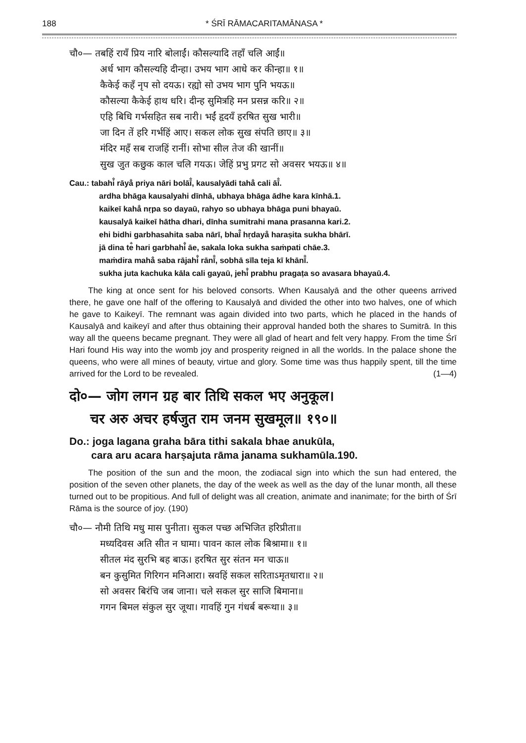188 * ŚRĪ RĀMACARITAMĀNASA *
चौ०— तबहिं रायँ प्रिय नारि बोलाईं। कौसल्यादि तहाँ चलि आईं॥
अर्ध भाग कौसल्यहि दीन्हा। उभय भाग आधे कर कीन्हा॥ १॥
कैकेई कहँ नृप सो दयऊ। रह्यो सो उभय भाग पुनि भयऊ॥
कौसल्या कैकेई हाथ धरि। दीन्ह सुमित्रहि मन प्रसन्न करि॥ २॥
एहि बिधि गर्भसहित सब नारी। भईं हृदयँ हरषित सुख भारी॥
जा दिन तें हरि गर्भहिं आए। सकल लोक सुख संपति छाए॥ ३॥
मंदिर महँ सब राजहिं रानीं। सोभा सील तेज की खानीं॥
सुख जुत कछुक काल चलि गयऊ। जेहिं प्रभु प्रगट सो अवसर भयऊ॥ ४॥
Cau.: tabahi̐ rāya̐ priya nāri bolāī̐, kausalyādi taha̐ cali āī̐.
ardha bhāga kausalyahi dīnhā, ubhaya bhāga ādhe kara kīnhā.1.
kaikeī kaha̐ nṛpa so dayaū, rahyo so ubhaya bhāga puni bhayaū.
kausalyā kaikeī hātha dhari, dīnha sumitrahi mana prasanna kari.2.
ehi bidhi garbhasahita saba nārī, bhaī̐ hṛdaya̐ haraṣita sukha bhārī.
jā dina te̐ hari garbhahi̐ āe, sakala loka sukha saṁpati chāe.3.
maṁdira maha̐ saba rājahi̐ rānī̐, sobhā sīla teja kī khānī̐.
sukha juta kachuka kāla cali gayaū, jehi̐ prabhu pragaṭa so avasara bhayaū.4.
The king at once sent for his beloved consorts. When Kausalyā and the other queens arrived there, he gave one half of the offering to Kausalyā and divided the other into two halves, one of which he gave to Kaikeyī. The remnant was again divided into two parts, which he placed in the hands of Kausalyā and kaikeyī and after thus obtaining their approval handed both the shares to Sumitrā. In this way all the queens became pregnant. They were all glad of heart and felt very happy. From the time Śrī Hari found His way into the womb joy and prosperity reigned in all the worlds. In the palace shone the queens, who were all mines of beauty, virtue and glory. Some time was thus happily spent, till the time arrived for the Lord to be revealed. (1—4)
दो०— जोग लगन ग्रह बार तिथि सकल भए अनुकूल।
चर अरु अचर हर्षजुत राम जनम सुखमूल॥ १९०॥
Do.: joga lagana graha bāra tithi sakala bhae anukūla,
cara aru acara harṣajuta rāma janama sukhamūla.190.
The position of the sun and the moon, the zodiacal sign into which the sun had entered, the position of the seven other planets, the day of the week as well as the day of the lunar month, all these turned out to be propitious. And full of delight was all creation, animate and inanimate; for the birth of Śrī Rāma is the source of joy. (190)
चौ०— नौमी तिथि मधु मास पुनीता। सुकल पच्छ अभिजित हरिप्रीता॥
मध्यदिवस अति सीत न घामा। पावन काल लोक बिश्रामा॥ १॥
सीतल मंद सुरभि बह बाऊ। हरषित सुर संतन मन चाऊ॥
बन कुसुमित गिरिगन मनिआरा। स्रवहिं सकल सरिताऽमृतधारा॥ २॥
सो अवसर बिरंचि जब जाना। चले सकल सुर साजि बिमाना॥
गगन बिमल संकुल सुर जूथा। गावहिं गुन गंधर्ब बरूथा॥ ३॥